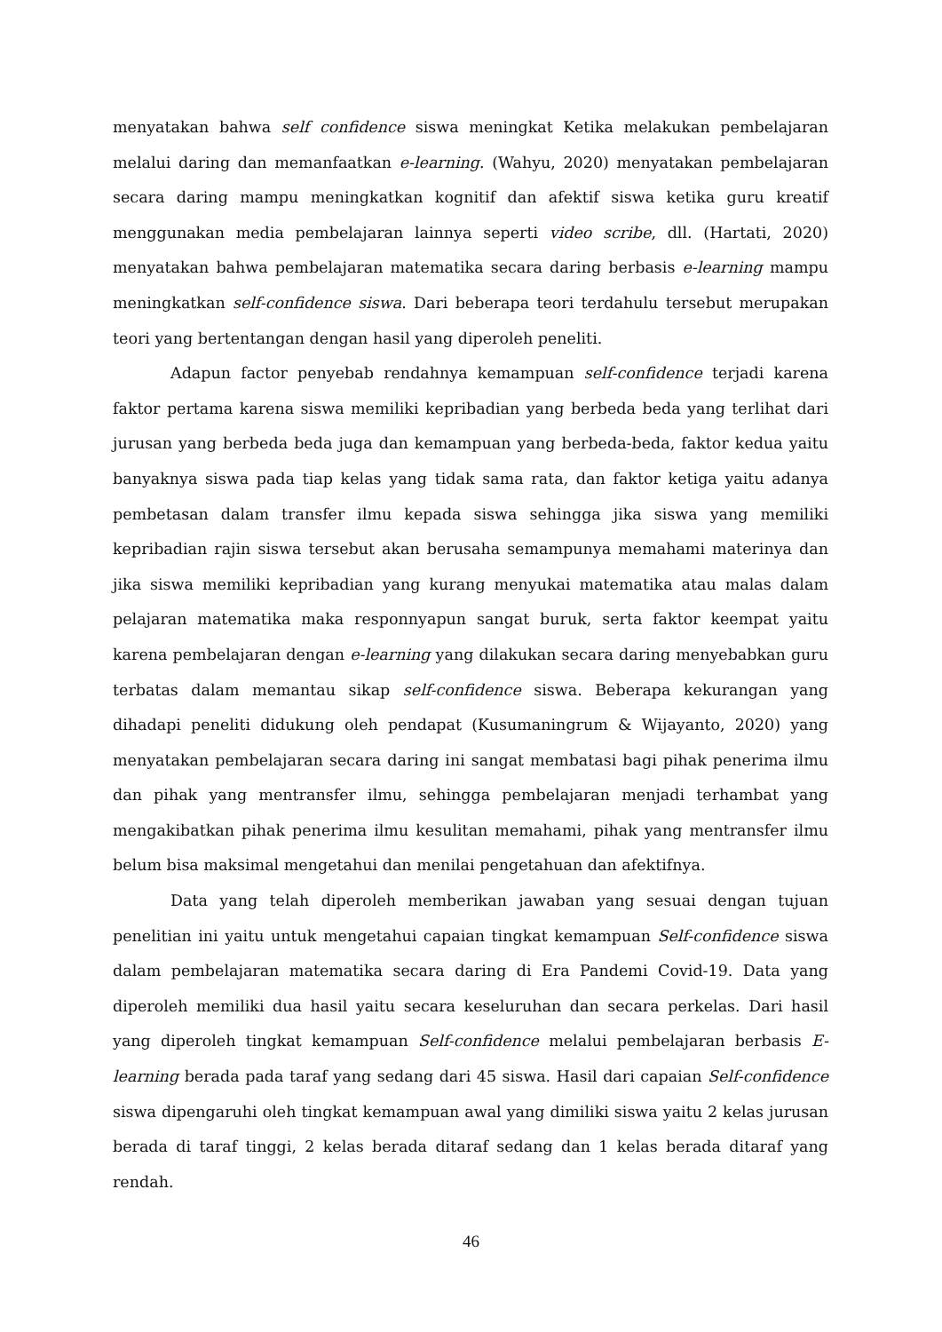menyatakan bahwa self confidence siswa meningkat Ketika melakukan pembelajaran melalui daring dan memanfaatkan e-learning. (Wahyu, 2020) menyatakan pembelajaran secara daring mampu meningkatkan kognitif dan afektif siswa ketika guru kreatif menggunakan media pembelajaran lainnya seperti video scribe, dll. (Hartati, 2020) menyatakan bahwa pembelajaran matematika secara daring berbasis e-learning mampu meningkatkan self-confidence siswa. Dari beberapa teori terdahulu tersebut merupakan teori yang bertentangan dengan hasil yang diperoleh peneliti.
Adapun factor penyebab rendahnya kemampuan self-confidence terjadi karena faktor pertama karena siswa memiliki kepribadian yang berbeda beda yang terlihat dari jurusan yang berbeda beda juga dan kemampuan yang berbeda-beda, faktor kedua yaitu banyaknya siswa pada tiap kelas yang tidak sama rata, dan faktor ketiga yaitu adanya pembetasan dalam transfer ilmu kepada siswa sehingga jika siswa yang memiliki kepribadian rajin siswa tersebut akan berusaha semampunya memahami materinya dan jika siswa memiliki kepribadian yang kurang menyukai matematika atau malas dalam pelajaran matematika maka responnyapun sangat buruk, serta faktor keempat yaitu karena pembelajaran dengan e-learning yang dilakukan secara daring menyebabkan guru terbatas dalam memantau sikap self-confidence siswa. Beberapa kekurangan yang dihadapi peneliti didukung oleh pendapat (Kusumaningrum & Wijayanto, 2020) yang menyatakan pembelajaran secara daring ini sangat membatasi bagi pihak penerima ilmu dan pihak yang mentransfer ilmu, sehingga pembelajaran menjadi terhambat yang mengakibatkan pihak penerima ilmu kesulitan memahami, pihak yang mentransfer ilmu belum bisa maksimal mengetahui dan menilai pengetahuan dan afektifnya.
Data yang telah diperoleh memberikan jawaban yang sesuai dengan tujuan penelitian ini yaitu untuk mengetahui capaian tingkat kemampuan Self-confidence siswa dalam pembelajaran matematika secara daring di Era Pandemi Covid-19. Data yang diperoleh memiliki dua hasil yaitu secara keseluruhan dan secara perkelas. Dari hasil yang diperoleh tingkat kemampuan Self-confidence melalui pembelajaran berbasis E-learning berada pada taraf yang sedang dari 45 siswa. Hasil dari capaian Self-confidence siswa dipengaruhi oleh tingkat kemampuan awal yang dimiliki siswa yaitu 2 kelas jurusan berada di taraf tinggi, 2 kelas berada ditaraf sedang dan 1 kelas berada ditaraf yang rendah.
46